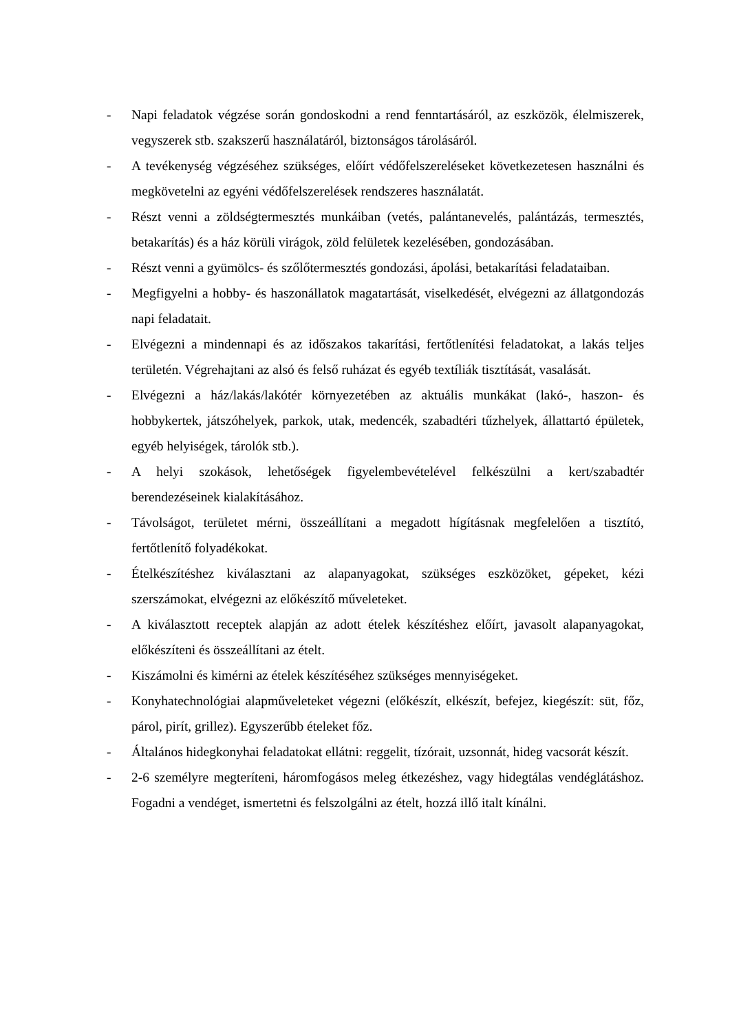- Napi feladatok végzése során gondoskodni a rend fenntartásáról, az eszközök, élelmiszerek, vegyszerek stb. szakszerű használatáról, biztonságos tárolásáról.
- A tevékenység végzéséhez szükséges, előírt védőfelszereléseket következetesen használni és megkövetelni az egyéni védőfelszerelések rendszeres használatát.
- Részt venni a zöldségtermesztés munkáiban (vetés, palántanevelés, palántázás, termesztés, betakarítás) és a ház körüli virágok, zöld felületek kezelésében, gondozásában.
- Részt venni a gyümölcs- és szőlőtermesztés gondozási, ápolási, betakarítási feladataiban.
- Megfigyelni a hobby- és haszonállatok magatartását, viselkedését, elvégezni az állatgondozás napi feladatait.
- Elvégezni a mindennapi és az időszakos takarítási, fertőtlenítési feladatokat, a lakás teljes területén. Végrehajtani az alsó és felső ruházat és egyéb textíliák tisztítását, vasalását.
- Elvégezni a ház/lakás/lakótér környezetében az aktuális munkákat (lakó-, haszon- és hobbykertek, játszóhelyek, parkok, utak, medencék, szabadtéri tűzhelyek, állattartó épületek, egyéb helyiségek, tárolók stb.).
- A helyi szokások, lehetőségek figyelembevételével felkészülni a kert/szabadtér berendezéseinek kialakításához.
- Távolságot, területet mérni, összeállítani a megadott hígításnak megfelelően a tisztító, fertőtlenítő folyadékokat.
- Ételkészítéshez kiválasztani az alapanyagokat, szükséges eszközöket, gépeket, kézi szerszámokat, elvégezni az előkészítő műveleteket.
- A kiválasztott receptek alapján az adott ételek készítéshez előírt, javasolt alapanyagokat, előkészíteni és összeállítani az ételt.
- Kiszámolni és kimérni az ételek készítéséhez szükséges mennyiségeket.
- Konyhatechnológiai alapműveleteket végezni (előkészít, elkészít, befejez, kiegészít: süt, főz, párol, pirít, grillez). Egyszerűbb ételeket főz.
- Általános hidegkonyhai feladatokat ellátni: reggelit, tízórait, uzsonnát, hideg vacsorát készít.
- 2-6 személyre megteríteni, háromfogásos meleg étkezéshez, vagy hidegtálas vendéglátáshoz. Fogadni a vendéget, ismertetni és felszolgálni az ételt, hozzá illő italt kínálni.